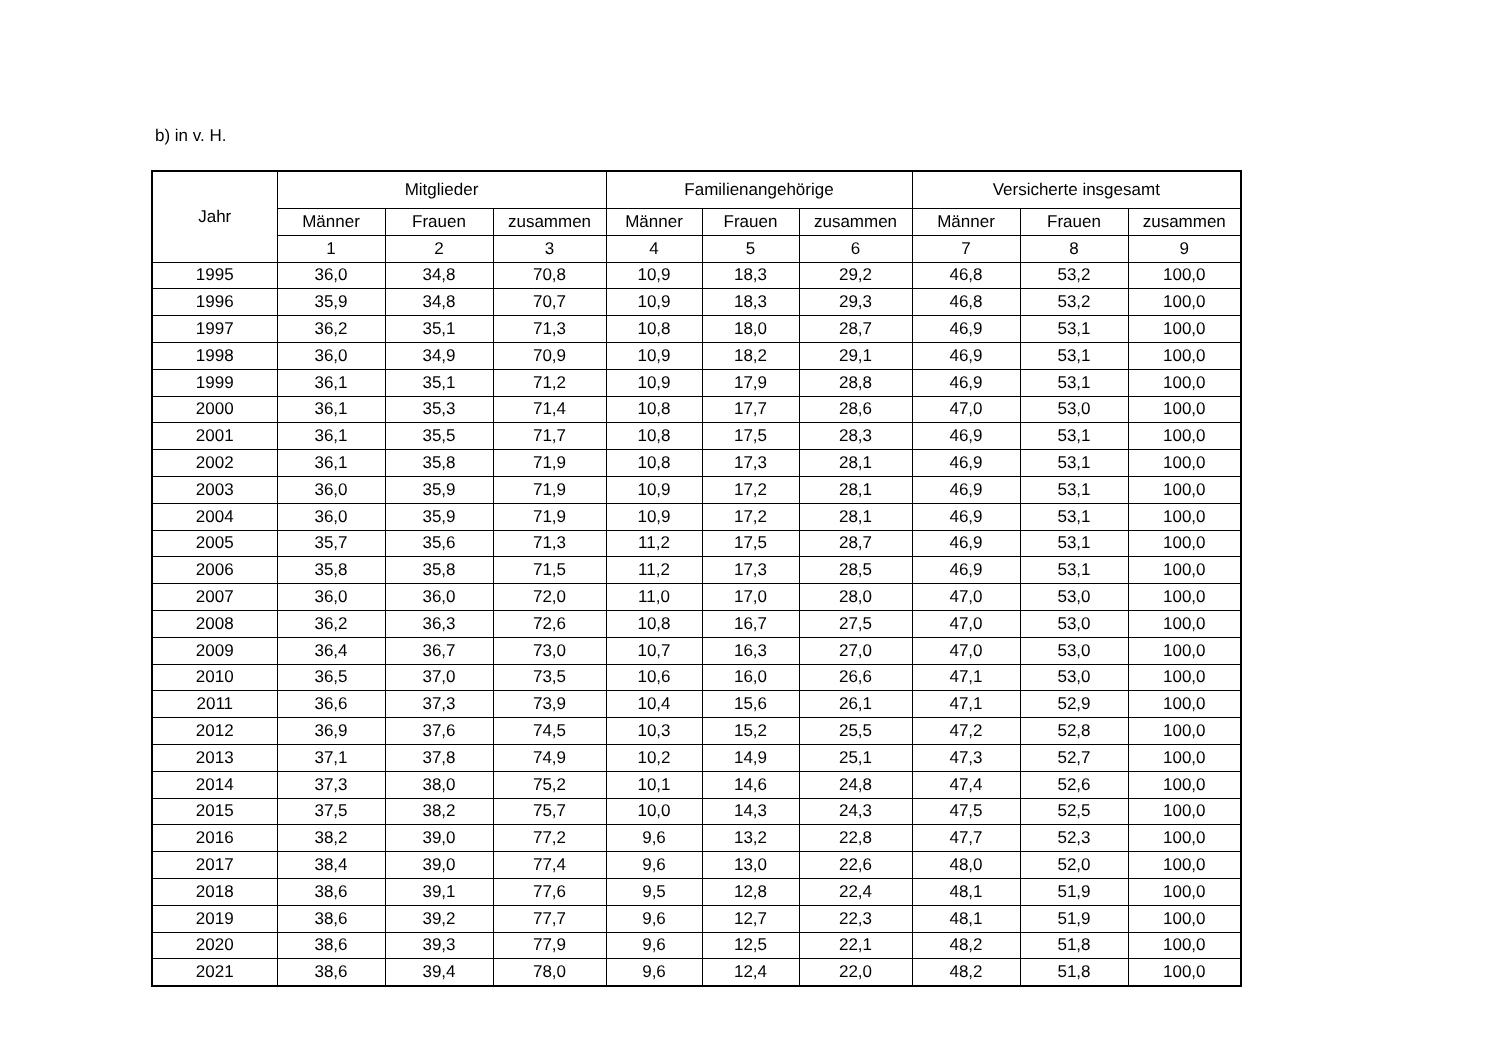b) in v. H.
| Jahr | Mitglieder | | | Familienangehörige | | | Versicherte insgesamt | | |
| --- | --- | --- | --- | --- | --- | --- | --- | --- | --- |
| | Männer | Frauen | zusammen | Männer | Frauen | zusammen | Männer | Frauen | zusammen |
| | 1 | 2 | 3 | 4 | 5 | 6 | 7 | 8 | 9 |
| 1995 | 36,0 | 34,8 | 70,8 | 10,9 | 18,3 | 29,2 | 46,8 | 53,2 | 100,0 |
| 1996 | 35,9 | 34,8 | 70,7 | 10,9 | 18,3 | 29,3 | 46,8 | 53,2 | 100,0 |
| 1997 | 36,2 | 35,1 | 71,3 | 10,8 | 18,0 | 28,7 | 46,9 | 53,1 | 100,0 |
| 1998 | 36,0 | 34,9 | 70,9 | 10,9 | 18,2 | 29,1 | 46,9 | 53,1 | 100,0 |
| 1999 | 36,1 | 35,1 | 71,2 | 10,9 | 17,9 | 28,8 | 46,9 | 53,1 | 100,0 |
| 2000 | 36,1 | 35,3 | 71,4 | 10,8 | 17,7 | 28,6 | 47,0 | 53,0 | 100,0 |
| 2001 | 36,1 | 35,5 | 71,7 | 10,8 | 17,5 | 28,3 | 46,9 | 53,1 | 100,0 |
| 2002 | 36,1 | 35,8 | 71,9 | 10,8 | 17,3 | 28,1 | 46,9 | 53,1 | 100,0 |
| 2003 | 36,0 | 35,9 | 71,9 | 10,9 | 17,2 | 28,1 | 46,9 | 53,1 | 100,0 |
| 2004 | 36,0 | 35,9 | 71,9 | 10,9 | 17,2 | 28,1 | 46,9 | 53,1 | 100,0 |
| 2005 | 35,7 | 35,6 | 71,3 | 11,2 | 17,5 | 28,7 | 46,9 | 53,1 | 100,0 |
| 2006 | 35,8 | 35,8 | 71,5 | 11,2 | 17,3 | 28,5 | 46,9 | 53,1 | 100,0 |
| 2007 | 36,0 | 36,0 | 72,0 | 11,0 | 17,0 | 28,0 | 47,0 | 53,0 | 100,0 |
| 2008 | 36,2 | 36,3 | 72,6 | 10,8 | 16,7 | 27,5 | 47,0 | 53,0 | 100,0 |
| 2009 | 36,4 | 36,7 | 73,0 | 10,7 | 16,3 | 27,0 | 47,0 | 53,0 | 100,0 |
| 2010 | 36,5 | 37,0 | 73,5 | 10,6 | 16,0 | 26,6 | 47,1 | 53,0 | 100,0 |
| 2011 | 36,6 | 37,3 | 73,9 | 10,4 | 15,6 | 26,1 | 47,1 | 52,9 | 100,0 |
| 2012 | 36,9 | 37,6 | 74,5 | 10,3 | 15,2 | 25,5 | 47,2 | 52,8 | 100,0 |
| 2013 | 37,1 | 37,8 | 74,9 | 10,2 | 14,9 | 25,1 | 47,3 | 52,7 | 100,0 |
| 2014 | 37,3 | 38,0 | 75,2 | 10,1 | 14,6 | 24,8 | 47,4 | 52,6 | 100,0 |
| 2015 | 37,5 | 38,2 | 75,7 | 10,0 | 14,3 | 24,3 | 47,5 | 52,5 | 100,0 |
| 2016 | 38,2 | 39,0 | 77,2 | 9,6 | 13,2 | 22,8 | 47,7 | 52,3 | 100,0 |
| 2017 | 38,4 | 39,0 | 77,4 | 9,6 | 13,0 | 22,6 | 48,0 | 52,0 | 100,0 |
| 2018 | 38,6 | 39,1 | 77,6 | 9,5 | 12,8 | 22,4 | 48,1 | 51,9 | 100,0 |
| 2019 | 38,6 | 39,2 | 77,7 | 9,6 | 12,7 | 22,3 | 48,1 | 51,9 | 100,0 |
| 2020 | 38,6 | 39,3 | 77,9 | 9,6 | 12,5 | 22,1 | 48,2 | 51,8 | 100,0 |
| 2021 | 38,6 | 39,4 | 78,0 | 9,6 | 12,4 | 22,0 | 48,2 | 51,8 | 100,0 |